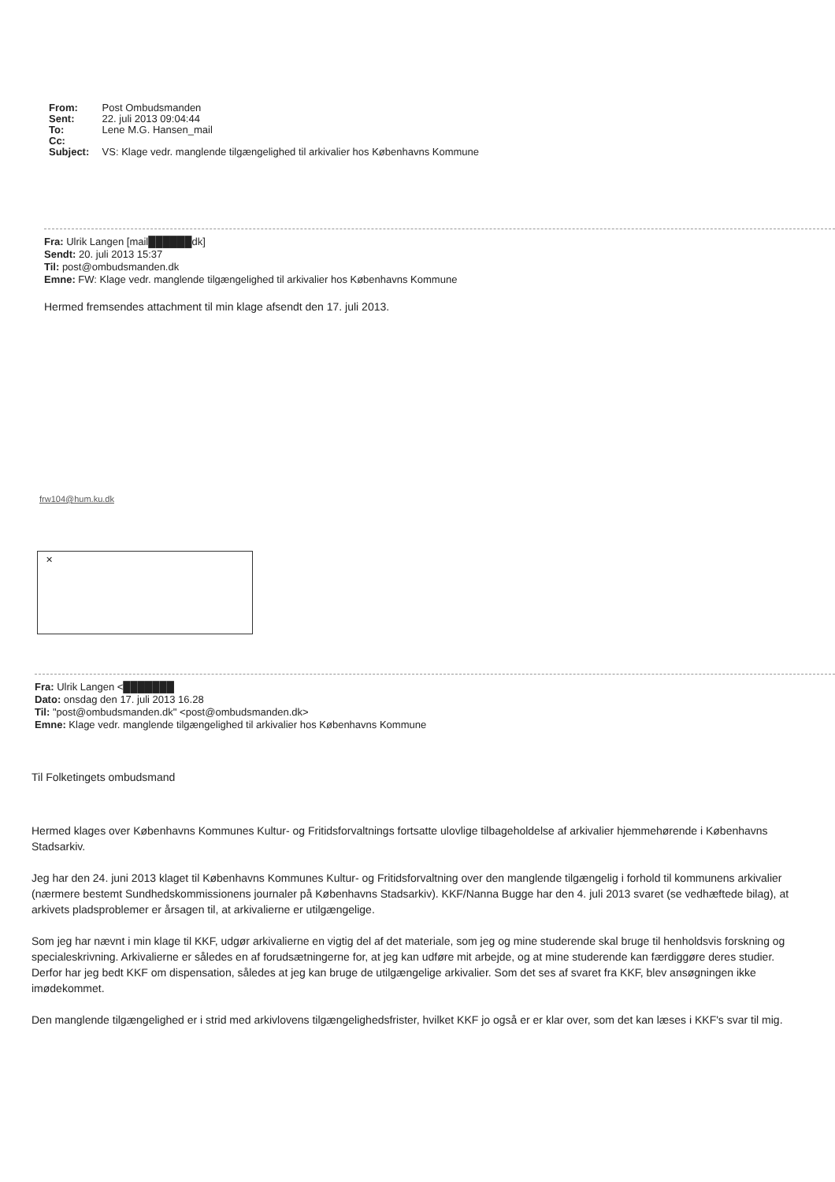From: Post Ombudsmanden
Sent: 22. juli 2013 09:04:44
To: Lene M.G. Hansen_mail
Cc:
Subject: VS: Klage vedr. manglende tilgængelighed til arkivalier hos Københavns Kommune
Fra: Ulrik Langen [mail██████dk]
Sendt: 20. juli 2013 15:37
Til: post@ombudsmanden.dk
Emne: FW: Klage vedr. manglende tilgængelighed til arkivalier hos Københavns Kommune
Hermed fremsendes attachment til min klage afsendt den 17. juli 2013.
frw104@hum.ku.dk
✕
Fra: Ulrik Langen <███████
Dato: onsdag den 17. juli 2013 16.28
Til: "post@ombudsmanden.dk" <post@ombudsmanden.dk>
Emne: Klage vedr. manglende tilgængelighed til arkivalier hos Københavns Kommune
Til Folketingets ombudsmand
Hermed klages over Københavns Kommunes Kultur- og Fritidsforvaltnings fortsatte ulovlige tilbageholdelse af arkivalier hjemmehørende i Københavns Stadsarkiv.
Jeg har den 24. juni 2013 klaget til Københavns Kommunes Kultur- og Fritidsforvaltning over den manglende tilgængelig i forhold til kommunens arkivalier (nærmere bestemt Sundhedskommissionens journaler på Københavns Stadsarkiv). KKF/Nanna Bugge har den 4. juli 2013 svaret (se vedhæftede bilag), at arkivets pladsproblemer er årsagen til, at arkivalierne er utilgængelige.
Som jeg har nævnt i min klage til KKF, udgør arkivalierne en vigtig del af det materiale, som jeg og mine studerende skal bruge til henholdsvis forskning og specialeskrivning. Arkivalierne er således en af forudsætningerne for, at jeg kan udføre mit arbejde, og at mine studerende kan færdiggøre deres studier. Derfor har jeg bedt KKF om dispensation, således at jeg kan bruge de utilgængelige arkivalier. Som det ses af svaret fra KKF, blev ansøgningen ikke imødekommet.
Den manglende tilgængelighed er i strid med arkivlovens tilgængelighedsfrister, hvilket KKF jo også er er klar over, som det kan læses i KKF's svar til mig.